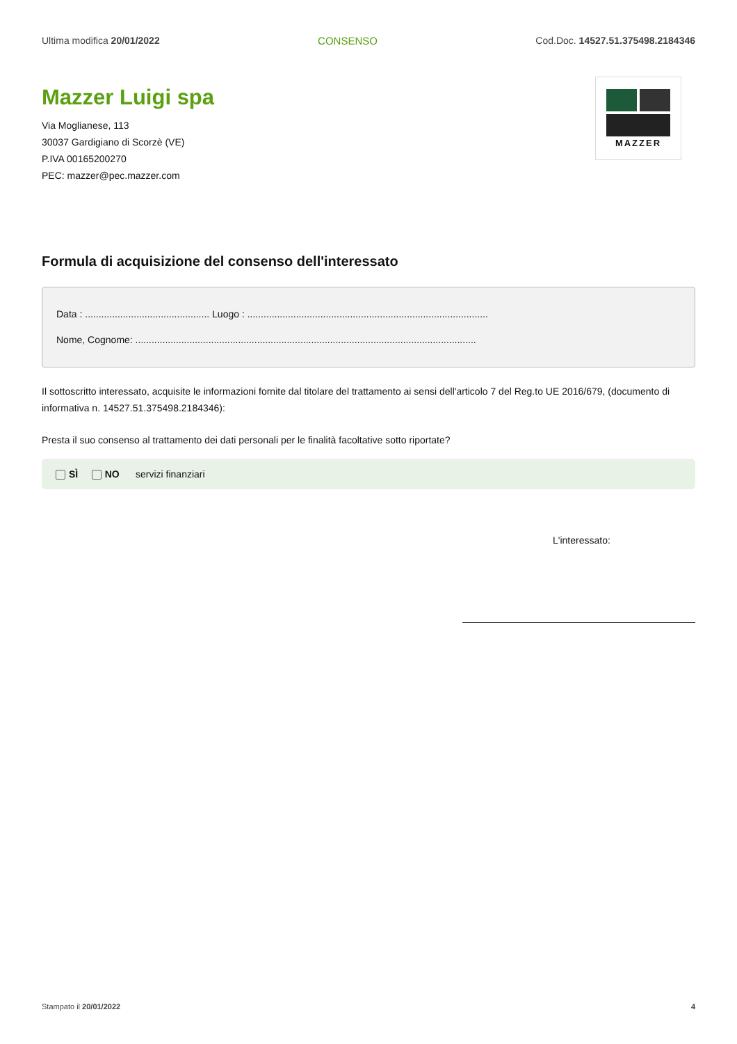Ultima modifica 20/01/2022 CONSENSO Cod.Doc. 14527.51.375498.2184346
Mazzer Luigi spa
Via Moglianese, 113
30037 Gardigiano di Scorzè (VE)
P.IVA 00165200270
PEC: mazzer@pec.mazzer.com
MAZZER
Formula di acquisizione del consenso dell'interessato
Data : .............................................. Luogo : .........................................................................................
Nome, Cognome: ..............................................................................................................................
Il sottoscritto interessato, acquisite le informazioni fornite dal titolare del trattamento ai sensi dell'articolo 7 del Reg.to UE 2016/679, (documento di informativa n. 14527.51.375498.2184346):
Presta il suo consenso al trattamento dei dati personali per le finalità facoltative sotto riportate?
SÌ NO servizi finanziari
L'interessato:
Stampato il 20/01/2022 4